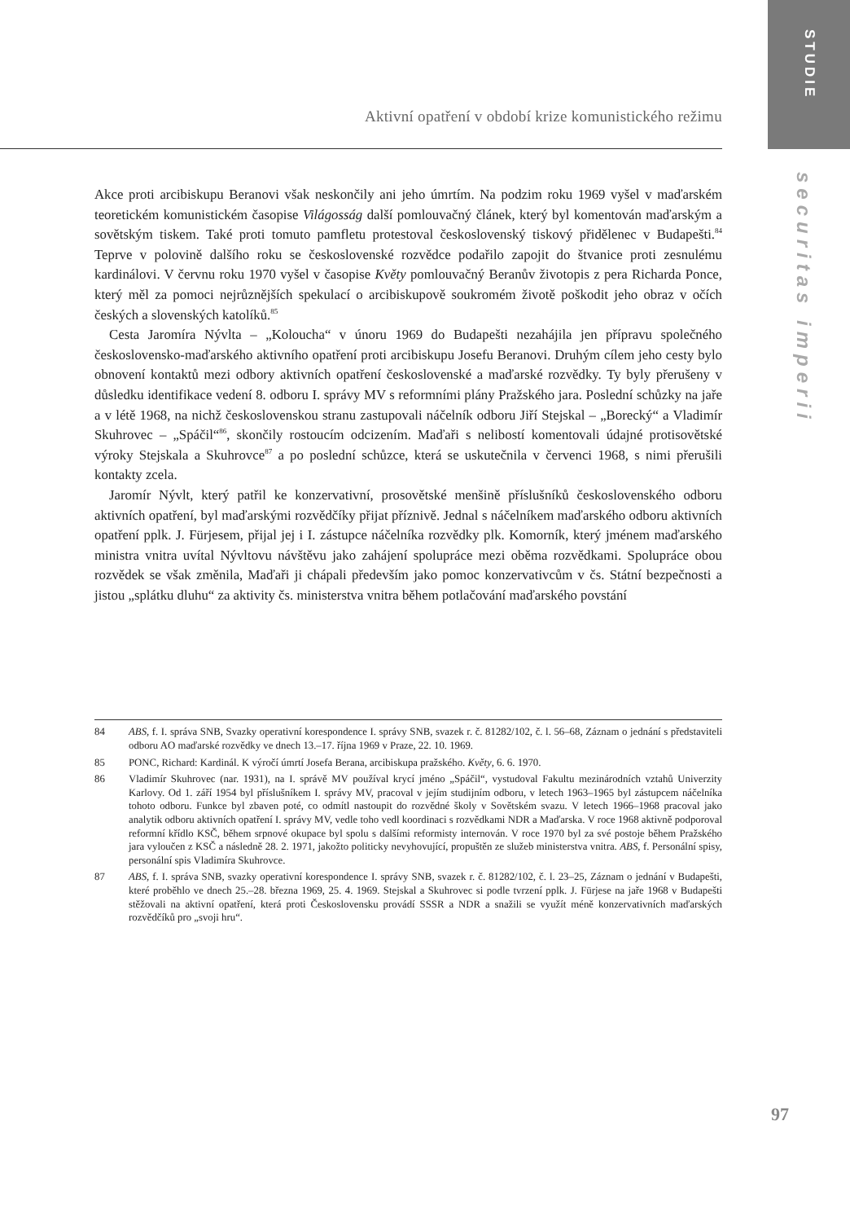Aktivní opatření v období krize komunistického režimu
Akce proti arcibiskupu Beranovi však neskončily ani jeho úmrtím. Na podzim roku 1969 vyšel v maďarském teoretickém komunistickém časopise Világosság další pomlouvačný článek, který byl komentován maďarským a sovětským tiskem. Také proti tomuto pamfletu protestoval československý tiskový přidělenec v Budapešti.<sup>84</sup> Teprve v polovině dalšího roku se československé rozvědce podařilo zapojit do štvanice proti zesnulému kardinálovi. V červnu roku 1970 vyšel v časopise Květy pomlouvačný Beranův životopis z pera Richarda Ponce, který měl za pomoci nejrůznějších spekulací o arcibiskupově soukromém životě poškodit jeho obraz v očích českých a slovenských katolíků.<sup>85</sup>
Cesta Jaromíra Nývlta – „Koloucha“ v únoru 1969 do Budapešti nezahájila jen přípravu společného československo-maďarského aktivního opatření proti arcibiskupu Josefu Beranovi. Druhým cílem jeho cesty bylo obnovení kontaktů mezi odbory aktivních opatření československé a maďarské rozvědky. Ty byly přerušeny v důsledku identifikace vedení 8. odboru I. správy MV s reformními plány Pražského jara. Poslední schůzky na jaře a v létě 1968, na nichž československou stranu zastupovali náčelník odboru Jiří Stejskal – „Borecký“ a Vladimír Skuhrovec – „Spáčil“<sup>86</sup>, skončily rostoucím odcizením. Maďaři s nelibostí komentovali údajné protisovětské výroky Stejskala a Skuhrovce<sup>87</sup> a po poslední schůzce, která se uskutečnila v červenci 1968, s nimi přerušili kontakty zcela.
Jaromír Nývlt, který patřil ke konzervativní, prosovětské menšině příslušníků československého odboru aktivních opatření, byl maďarskými rozvědčíky přijat příznivě. Jednal s náčelníkem maďarského odboru aktivních opatření pplk. J. Fürjesem, přijal jej i I. zástupce náčelníka rozvědky plk. Komorník, který jménem maďarského ministra vnitra uvítal Nývltovu návštěvu jako zahájení spolupráce mezi oběma rozvědkami. Spolupráce obou rozvědek se však změnila, Maďaři ji chápali především jako pomoc konzervativcům v čs. Státní bezpečnosti a jistou „splátku dluhu“ za aktivity čs. ministerstva vnitra během potlačování maďarského povstání
84 ABS, f. I. správa SNB, Svazky operativní korespondence I. správy SNB, svazek r. č. 81282/102, č. l. 56–68, Záznam o jednání s představiteli odboru AO maďarské rozvědky ve dnech 13.–17. října 1969 v Praze, 22. 10. 1969.
85 PONC, Richard: Kardinál. K výročí úmrtí Josefa Berana, arcibiskupa pražského. Květy, 6. 6. 1970.
86 Vladimír Skuhrovec (nar. 1931), na I. správě MV používal krycí jméno „Spáčil“, vystudoval Fakultu mezinárodních vztahů Univerzity Karlovy. Od 1. září 1954 byl příslušníkem I. správy MV, pracoval v jejím studijním odboru, v letech 1963–1965 byl zástupcem náčelníka tohoto odboru. Funkce byl zbaven poté, co odmítl nastoupit do rozvědné školy v Sovětském svazu. V letech 1966–1968 pracoval jako analytik odboru aktivních opatření I. správy MV, vedle toho vedl koordinaci s rozvědkami NDR a Maďarska. V roce 1968 aktivně podporoval reformní křídlo KSČ, během srpnové okupace byl spolu s dalšími reformisty internován. V roce 1970 byl za své postoje během Pražského jara vyloučen z KSČ a následně 28. 2. 1971, jakožto politicky nevyhovující, propuštěn ze služeb ministerstva vnitra. ABS, f. Personální spisy, personální spis Vladimíra Skuhrovce.
87 ABS, f. I. správa SNB, svazky operativní korespondence I. správy SNB, svazek r. č. 81282/102, č. l. 23–25, Záznam o jednání v Budapešti, které proběhlo ve dnech 25.–28. března 1969, 25. 4. 1969. Stejskal a Skuhrovec si podle tvrzení pplk. J. Fürjese na jaře 1968 v Budapešti stěžovali na aktivní opatření, která proti Československu provádí SSSR a NDR a snažili se využít méně konzervativních maďarských rozvědčíků pro „svoji hru“.
STUDIE
securitas imperii
97